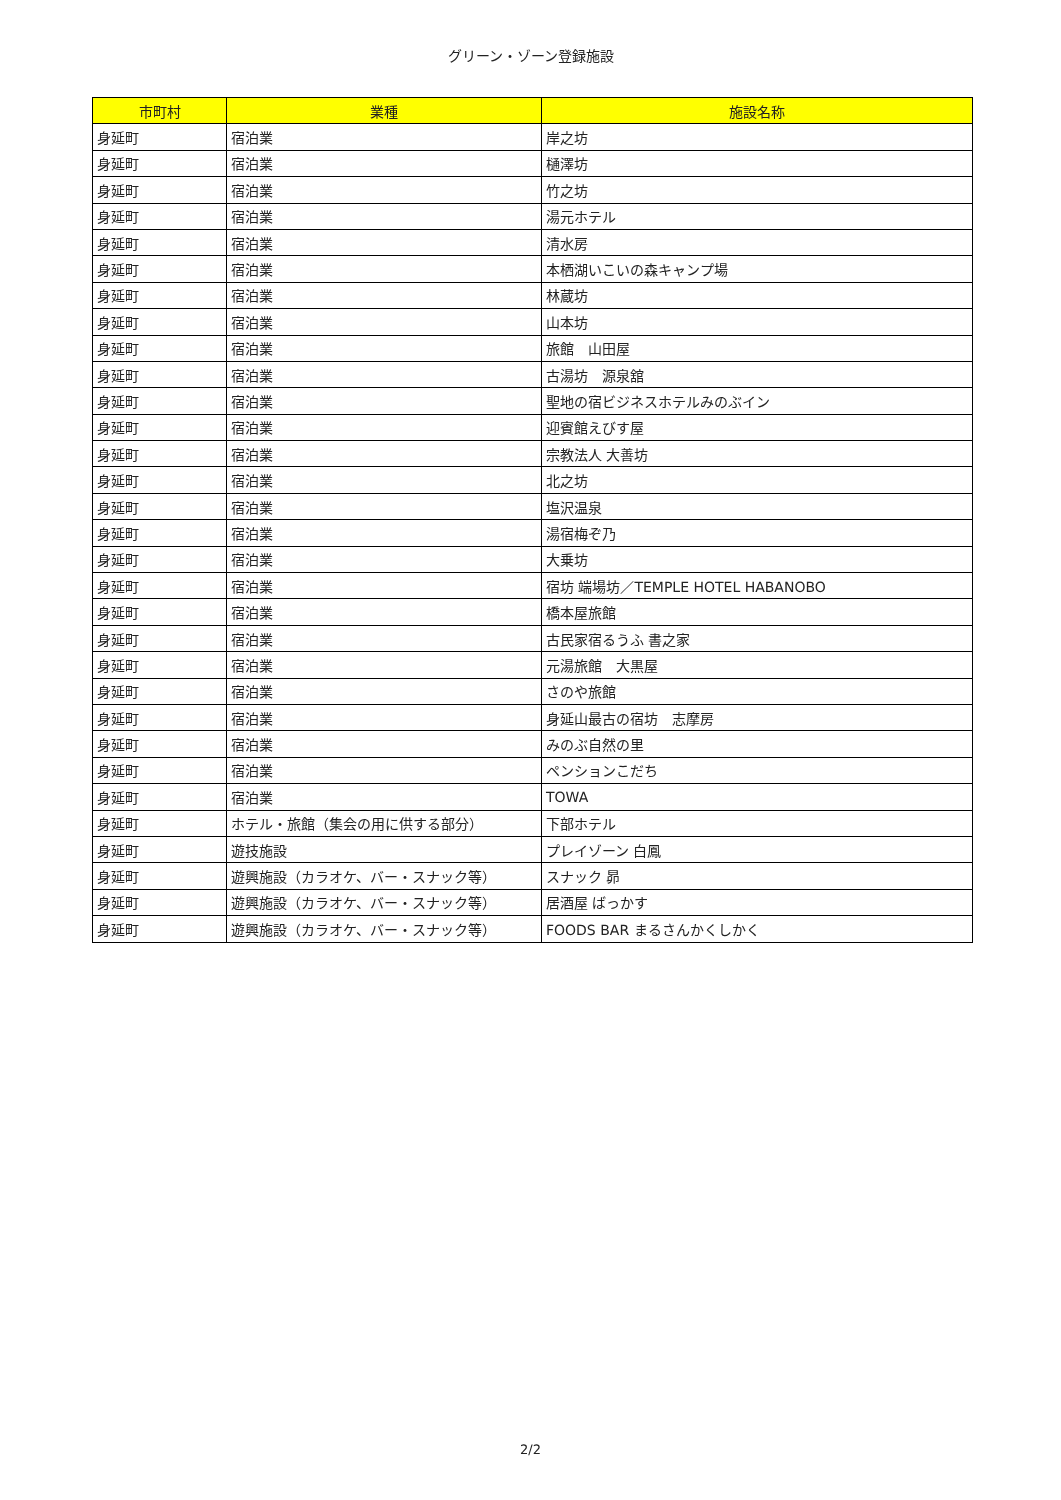グリーン・ゾーン登録施設
| 市町村 | 業種 | 施設名称 |
| --- | --- | --- |
| 身延町 | 宿泊業 | 岸之坊 |
| 身延町 | 宿泊業 | 樋澤坊 |
| 身延町 | 宿泊業 | 竹之坊 |
| 身延町 | 宿泊業 | 湯元ホテル |
| 身延町 | 宿泊業 | 清水房 |
| 身延町 | 宿泊業 | 本栖湖いこいの森キャンプ場 |
| 身延町 | 宿泊業 | 林蔵坊 |
| 身延町 | 宿泊業 | 山本坊 |
| 身延町 | 宿泊業 | 旅館 山田屋 |
| 身延町 | 宿泊業 | 古湯坊 源泉舘 |
| 身延町 | 宿泊業 | 聖地の宿ビジネスホテルみのぶイン |
| 身延町 | 宿泊業 | 迎賓館えびす屋 |
| 身延町 | 宿泊業 | 宗教法人 大善坊 |
| 身延町 | 宿泊業 | 北之坊 |
| 身延町 | 宿泊業 | 塩沢温泉 |
| 身延町 | 宿泊業 | 湯宿梅ぞ乃 |
| 身延町 | 宿泊業 | 大乗坊 |
| 身延町 | 宿泊業 | 宿坊 端場坊／TEMPLE HOTEL HABANOBO |
| 身延町 | 宿泊業 | 橋本屋旅館 |
| 身延町 | 宿泊業 | 古民家宿るうふ 書之家 |
| 身延町 | 宿泊業 | 元湯旅館 大黒屋 |
| 身延町 | 宿泊業 | さのや旅館 |
| 身延町 | 宿泊業 | 身延山最古の宿坊 志摩房 |
| 身延町 | 宿泊業 | みのぶ自然の里 |
| 身延町 | 宿泊業 | ペンションこだち |
| 身延町 | 宿泊業 | TOWA |
| 身延町 | ホテル・旅館（集会の用に供する部分） | 下部ホテル |
| 身延町 | 遊技施設 | プレイゾーン 白鳳 |
| 身延町 | 遊興施設（カラオケ、バー・スナック等） | スナック 昴 |
| 身延町 | 遊興施設（カラオケ、バー・スナック等） | 居酒屋 ばっかす |
| 身延町 | 遊興施設（カラオケ、バー・スナック等） | FOODS BAR まるさんかくしかく |
2/2